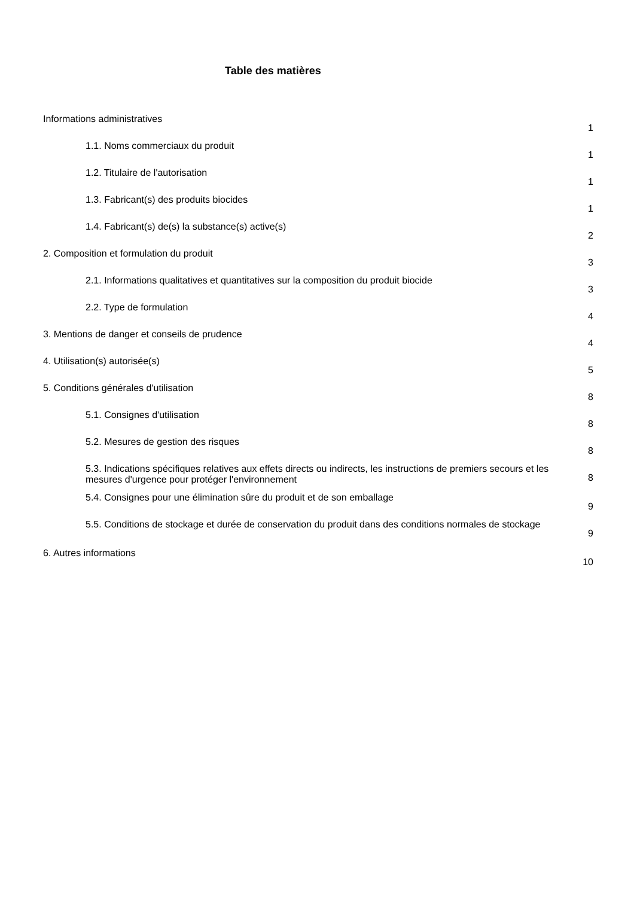Table des matières
Informations administratives
1
1.1. Noms commerciaux du produit
1
1.2. Titulaire de l'autorisation
1
1.3. Fabricant(s) des produits biocides
1
1.4. Fabricant(s) de(s) la substance(s) active(s)
2
2. Composition et formulation du produit
3
2.1. Informations qualitatives et quantitatives sur la composition du produit biocide
3
2.2. Type de formulation
4
3. Mentions de danger et conseils de prudence
4
4. Utilisation(s) autorisée(s)
5
5. Conditions générales d'utilisation
8
5.1. Consignes d'utilisation
8
5.2. Mesures de gestion des risques
8
5.3. Indications spécifiques relatives aux effets directs ou indirects, les instructions de premiers secours et les mesures d'urgence pour protéger l'environnement
8
5.4. Consignes pour une élimination sûre du produit et de son emballage
9
5.5. Conditions de stockage et durée de conservation du produit dans des conditions normales de stockage
9
6. Autres informations
10